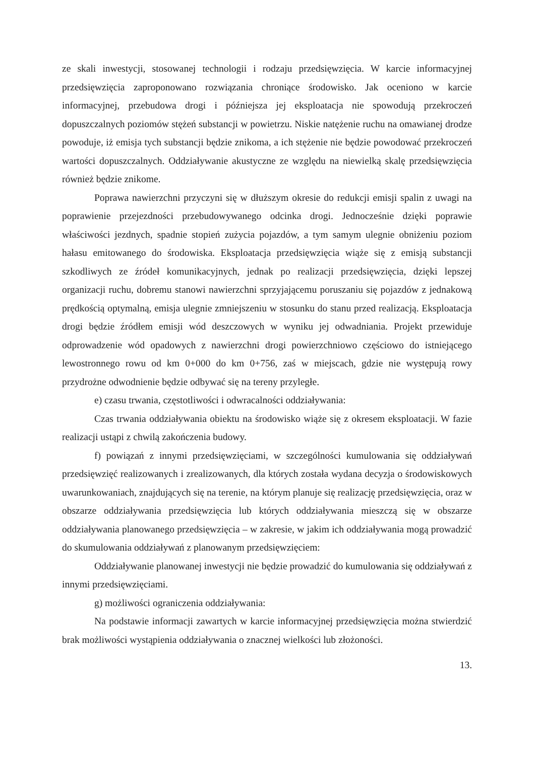ze skali inwestycji, stosowanej technologii i rodzaju przedsięwzięcia. W karcie informacyjnej przedsięwzięcia zaproponowano rozwiązania chroniące środowisko. Jak oceniono w karcie informacyjnej, przebudowa drogi i późniejsza jej eksploatacja nie spowodują przekroczeń dopuszczalnych poziomów stężeń substancji w powietrzu. Niskie natężenie ruchu na omawianej drodze powoduje, iż emisja tych substancji będzie znikoma, a ich stężenie nie będzie powodować przekroczeń wartości dopuszczalnych. Oddziaływanie akustyczne ze względu na niewielką skalę przedsięwzięcia również będzie znikome.
Poprawa nawierzchni przyczyni się w dłuższym okresie do redukcji emisji spalin z uwagi na poprawienie przejezdności przebudowywanego odcinka drogi. Jednocześnie dzięki poprawie właściwości jezdnych, spadnie stopień zużycia pojazdów, a tym samym ulegnie obniżeniu poziom hałasu emitowanego do środowiska. Eksploatacja przedsięwzięcia wiąże się z emisją substancji szkodliwych ze źródeł komunikacyjnych, jednak po realizacji przedsięwzięcia, dzięki lepszej organizacji ruchu, dobremu stanowi nawierzchni sprzyjającemu poruszaniu się pojazdów z jednakową prędkością optymalną, emisja ulegnie zmniejszeniu w stosunku do stanu przed realizacją. Eksploatacja drogi będzie źródłem emisji wód deszczowych w wyniku jej odwadniania. Projekt przewiduje odprowadzenie wód opadowych z nawierzchni drogi powierzchniowo częściowo do istniejącego lewostronnego rowu od km 0+000 do km 0+756, zaś w miejscach, gdzie nie występują rowy przydrożne odwodnienie będzie odbywać się na tereny przyległe.
e) czasu trwania, częstotliwości i odwracalności oddziaływania:
Czas trwania oddziaływania obiektu na środowisko wiąże się z okresem eksploatacji. W fazie realizacji ustąpi z chwilą zakończenia budowy.
f) powiązań z innymi przedsięwzięciami, w szczególności kumulowania się oddziaływań przedsięwzięć realizowanych i zrealizowanych, dla których została wydana decyzja o środowiskowych uwarunkowaniach, znajdujących się na terenie, na którym planuje się realizację przedsięwzięcia, oraz w obszarze oddziaływania przedsięwzięcia lub których oddziaływania mieszczą się w obszarze oddziaływania planowanego przedsięwzięcia – w zakresie, w jakim ich oddziaływania mogą prowadzić do skumulowania oddziaływań z planowanym przedsięwzięciem:
Oddziaływanie planowanej inwestycji nie będzie prowadzić do kumulowania się oddziaływań z innymi przedsięwzięciami.
g) możliwości ograniczenia oddziaływania:
Na podstawie informacji zawartych w karcie informacyjnej przedsięwzięcia można stwierdzić brak możliwości wystąpienia oddziaływania o znacznej wielkości lub złożoności.
13.